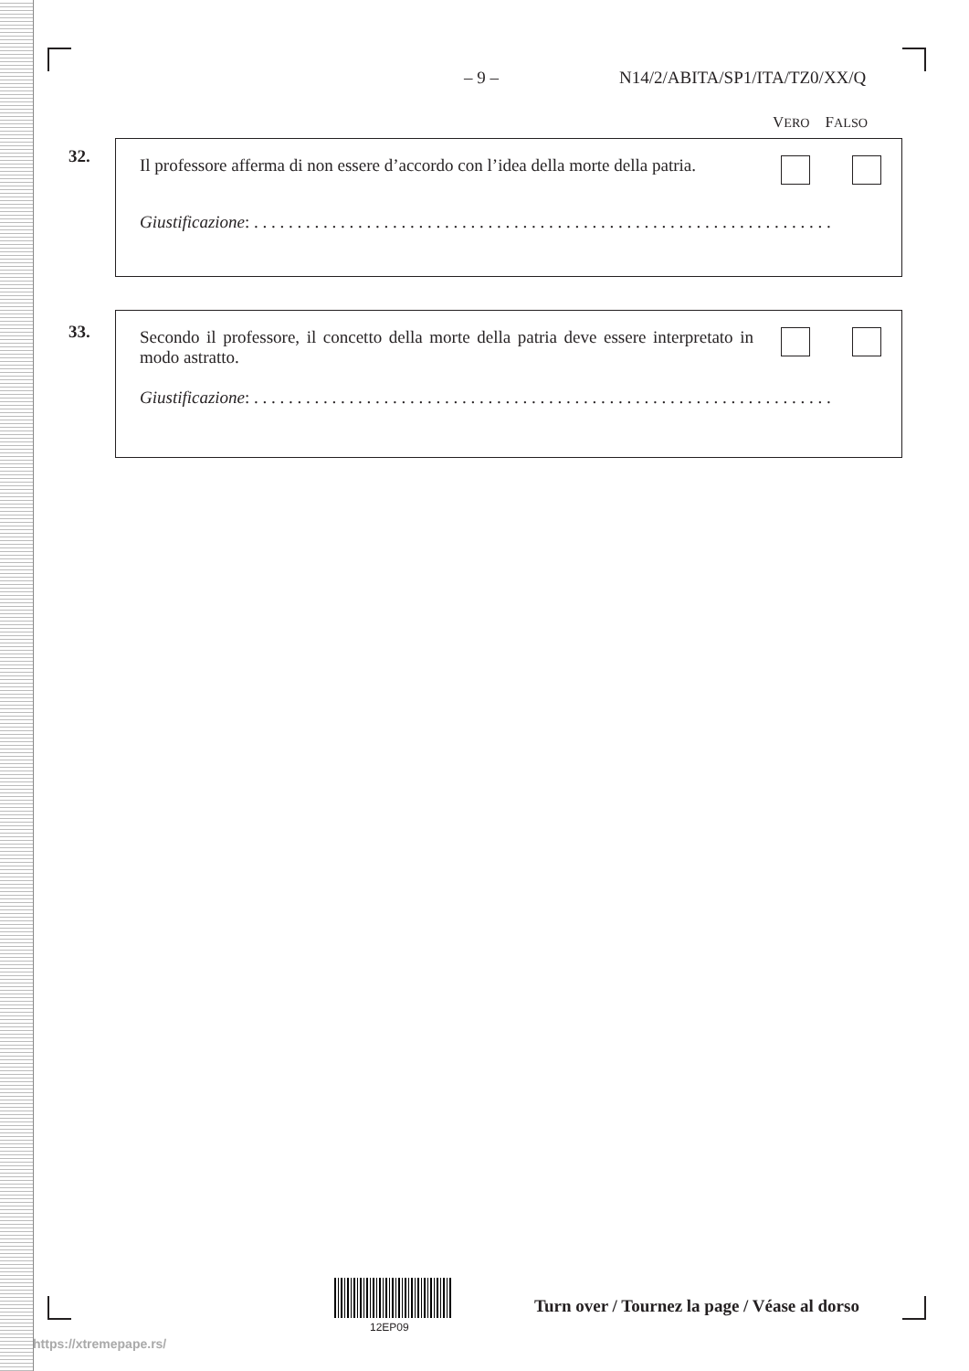– 9 – N14/2/ABITA/SP1/ITA/TZ0/XX/Q
VERO FALSO
32.
Il professore afferma di non essere d’accordo con l’idea della morte della patria.
Giustificazione: . . . . . . . . . . . . . . . . . . . . . . . . . . . . . . . . . . . . . . . . . . . . . . . . . . . . . . . . . . . . . . . . . . .
33.
Secondo il professore, il concetto della morte della patria deve essere interpretato in modo astratto.
Giustificazione: . . . . . . . . . . . . . . . . . . . . . . . . . . . . . . . . . . . . . . . . . . . . . . . . . . . . . . . . . . . . . . . . . . .
12EP09
Turn over / Tournez la page / Véase al dorso
https://xtremepape.rs/